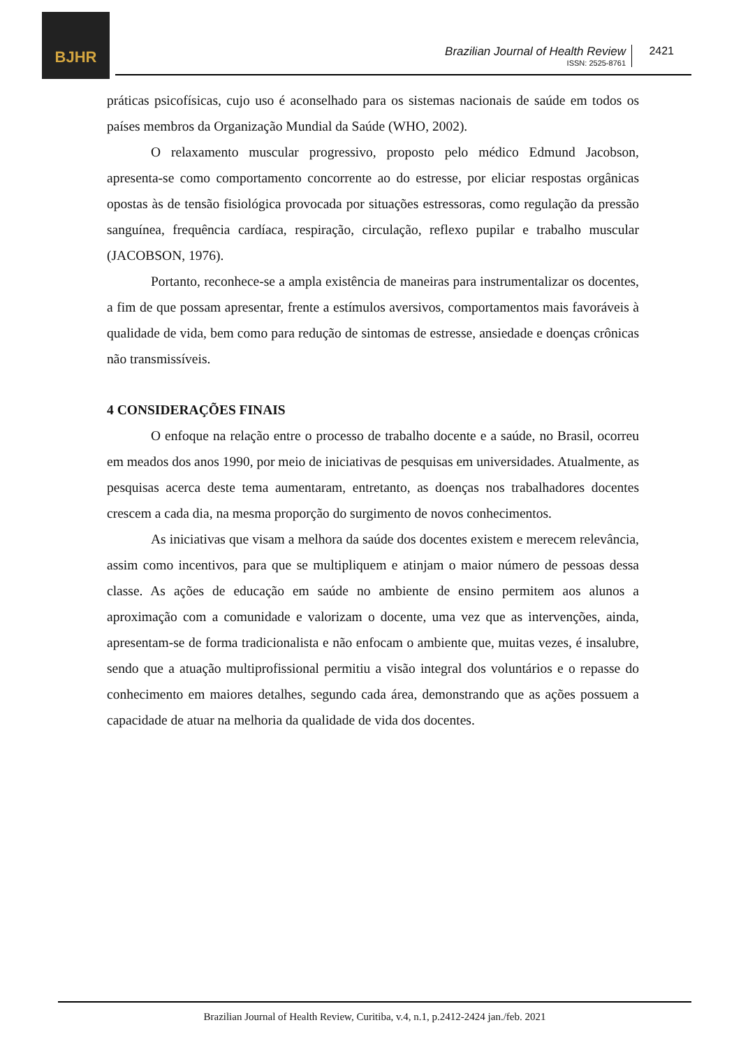BJHR
Brazilian Journal of Health Review
ISSN: 2525-8761
2421
práticas psicofísicas, cujo uso é aconselhado para os sistemas nacionais de saúde em todos os países membros da Organização Mundial da Saúde (WHO, 2002).
O relaxamento muscular progressivo, proposto pelo médico Edmund Jacobson, apresenta-se como comportamento concorrente ao do estresse, por eliciar respostas orgânicas opostas às de tensão fisiológica provocada por situações estressoras, como regulação da pressão sanguínea, frequência cardíaca, respiração, circulação, reflexo pupilar e trabalho muscular (JACOBSON, 1976).
Portanto, reconhece-se a ampla existência de maneiras para instrumentalizar os docentes, a fim de que possam apresentar, frente a estímulos aversivos, comportamentos mais favoráveis à qualidade de vida, bem como para redução de sintomas de estresse, ansiedade e doenças crônicas não transmissíveis.
4 CONSIDERAÇÕES FINAIS
O enfoque na relação entre o processo de trabalho docente e a saúde, no Brasil, ocorreu em meados dos anos 1990, por meio de iniciativas de pesquisas em universidades. Atualmente, as pesquisas acerca deste tema aumentaram, entretanto, as doenças nos trabalhadores docentes crescem a cada dia, na mesma proporção do surgimento de novos conhecimentos.
As iniciativas que visam a melhora da saúde dos docentes existem e merecem relevância, assim como incentivos, para que se multipliquem e atinjam o maior número de pessoas dessa classe. As ações de educação em saúde no ambiente de ensino permitem aos alunos a aproximação com a comunidade e valorizam o docente, uma vez que as intervenções, ainda, apresentam-se de forma tradicionalista e não enfocam o ambiente que, muitas vezes, é insalubre, sendo que a atuação multiprofissional permitiu a visão integral dos voluntários e o repasse do conhecimento em maiores detalhes, segundo cada área, demonstrando que as ações possuem a capacidade de atuar na melhoria da qualidade de vida dos docentes.
Brazilian Journal of Health Review, Curitiba, v.4, n.1, p.2412-2424 jan./feb. 2021